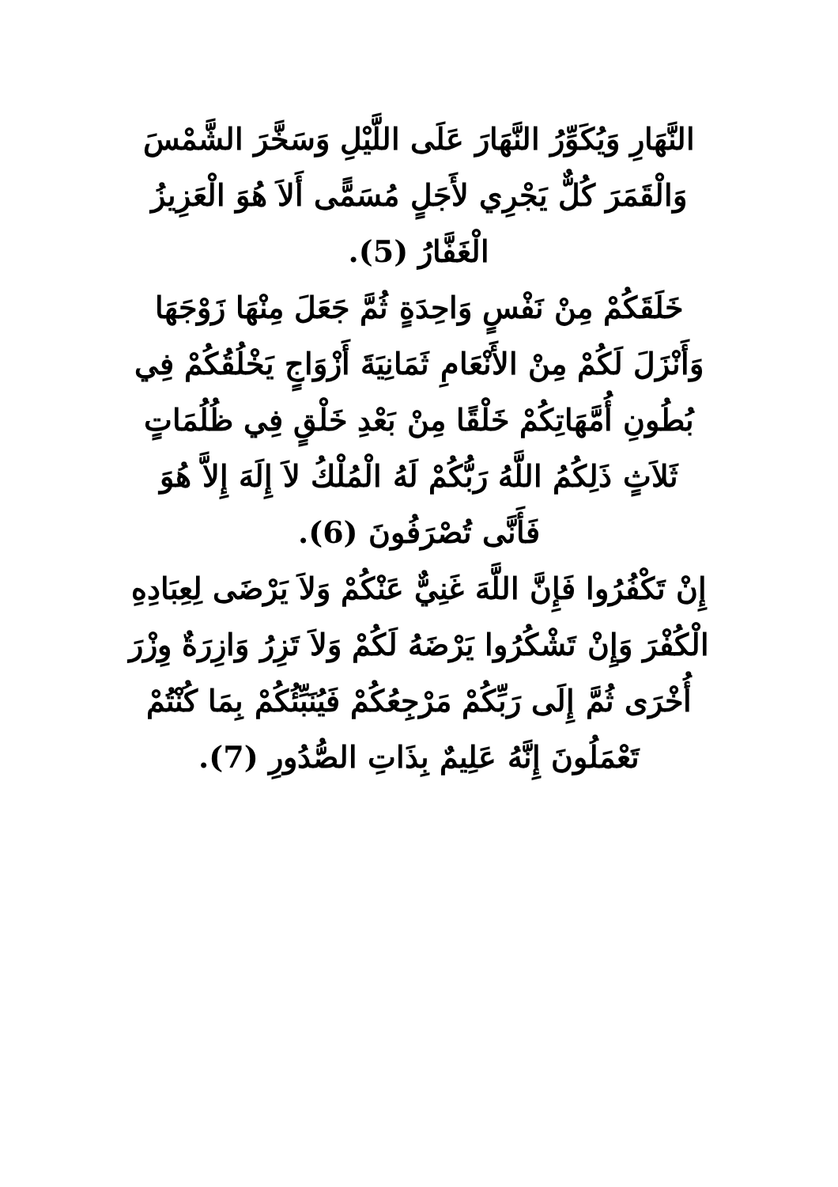النَّهَارِ وَيُكَوِّرُ النَّهَارَ عَلَى اللَّيْلِ وَسَخَّرَ الشَّمْسَ
وَالْقَمَرَ كُلٌّ يَجْرِي لأَجَلٍ مُسَمًّى أَلاَ هُوَ الْعَزِيزُ
الْغَفَّارُ (5).
خَلَقَكُمْ مِنْ نَفْسٍ وَاحِدَةٍ ثُمَّ جَعَلَ مِنْهَا زَوْجَهَا
وَأَنْزَلَ لَكُمْ مِنْ الأَنْعَامِ ثَمَانِيَةَ أَزْوَاجٍ يَخْلُقُكُمْ فِي
بُطُونِ أُمَّهَاتِكُمْ خَلْقًا مِنْ بَعْدِ خَلْقٍ فِي ظُلُمَاتٍ
ثَلاَثٍ ذَلِكُمُ اللَّهُ رَبُّكُمْ لَهُ الْمُلْكُ لاَ إِلَهَ إِلاَّ هُوَ
فَأَنَّى تُصْرَفُونَ (6).
إِنْ تَكْفُرُوا فَإِنَّ اللَّهَ غَنِيٌّ عَنْكُمْ وَلاَ يَرْضَى لِعِبَادِهِ
الْكُفْرَ وَإِنْ تَشْكُرُوا يَرْضَهُ لَكُمْ وَلاَ تَزِرُ وَازِرَةٌ وِزْرَ
أُخْرَى ثُمَّ إِلَى رَبِّكُمْ مَرْجِعُكُمْ فَيُنَبِّئُكُمْ بِمَا كُنْتُمْ
تَعْمَلُونَ إِنَّهُ عَلِيمٌ بِذَاتِ الصُّدُورِ (7).